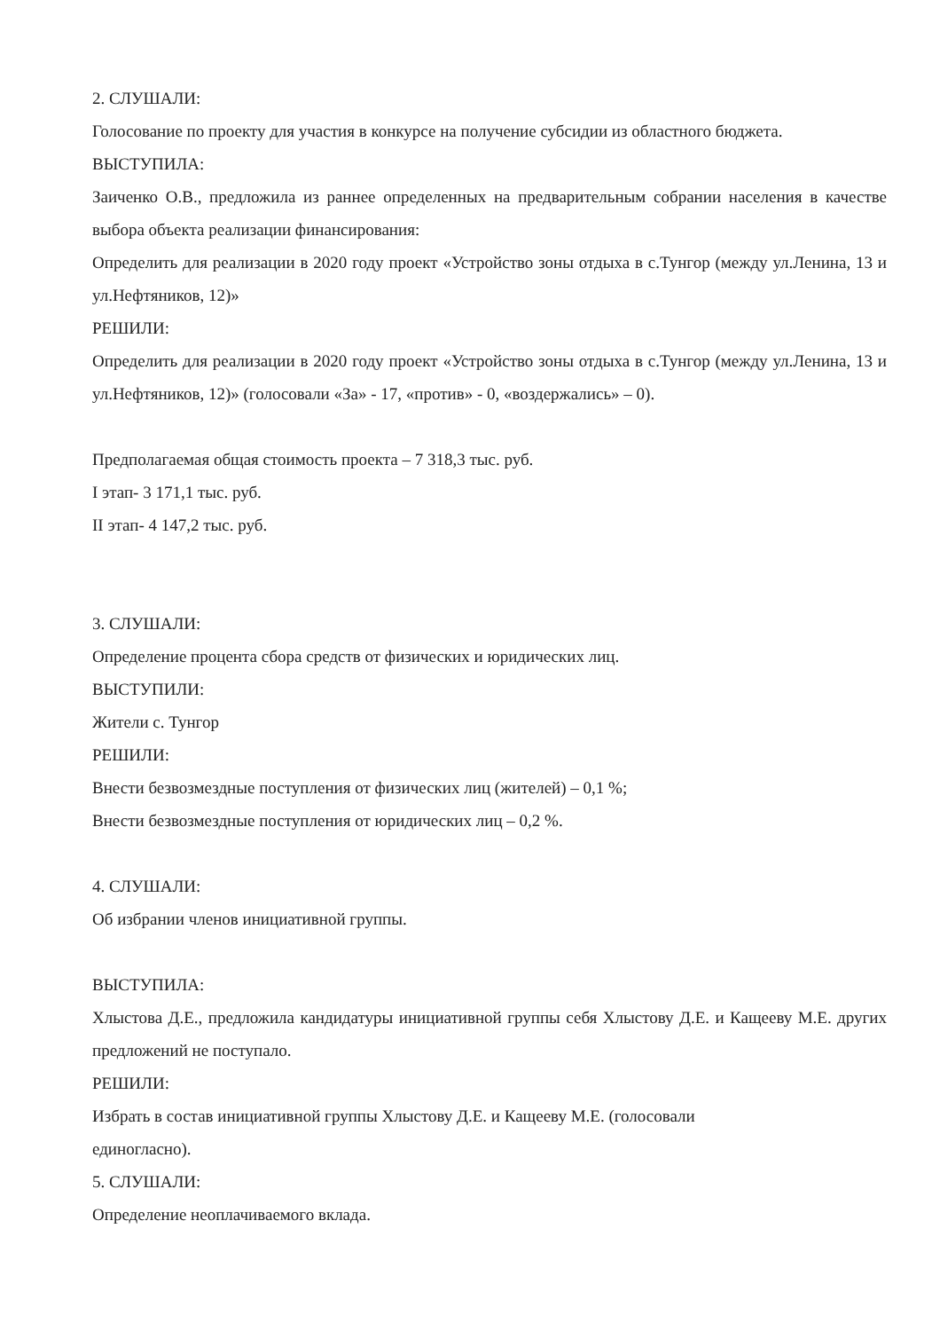2. СЛУШАЛИ:
Голосование по проекту для участия в конкурсе на получение субсидии из областного бюджета.
ВЫСТУПИЛА:
Заиченко О.В., предложила из раннее определенных на предварительным собрании населения в качестве выбора объекта реализации финансирования:
Определить для реализации в 2020 году проект «Устройство зоны отдыха в с.Тунгор (между ул.Ленина, 13 и ул.Нефтяников, 12)»
РЕШИЛИ:
Определить для реализации в 2020 году проект «Устройство зоны отдыха в с.Тунгор (между ул.Ленина, 13 и ул.Нефтяников, 12)» (голосовали «За» - 17, «против» - 0, «воздержались» – 0).
Предполагаемая общая стоимость проекта – 7 318,3 тыс. руб.
I этап- 3 171,1 тыс. руб.
II этап- 4 147,2 тыс. руб.
3. СЛУШАЛИ:
Определение процента сбора средств от физических и юридических лиц.
ВЫСТУПИЛИ:
Жители с. Тунгор
РЕШИЛИ:
Внести безвозмездные поступления от физических лиц (жителей) – 0,1 %;
Внести безвозмездные поступления от юридических лиц – 0,2 %.
4. СЛУШАЛИ:
Об избрании членов инициативной группы.
ВЫСТУПИЛА:
Хлыстова Д.Е., предложила кандидатуры инициативной группы себя Хлыстову Д.Е. и Кащееву М.Е. других предложений не поступало.
РЕШИЛИ:
Избрать в состав инициативной группы Хлыстову Д.Е. и Кащееву М.Е. (голосовали
единогласно).
5. СЛУШАЛИ:
Определение неоплачиваемого вклада.